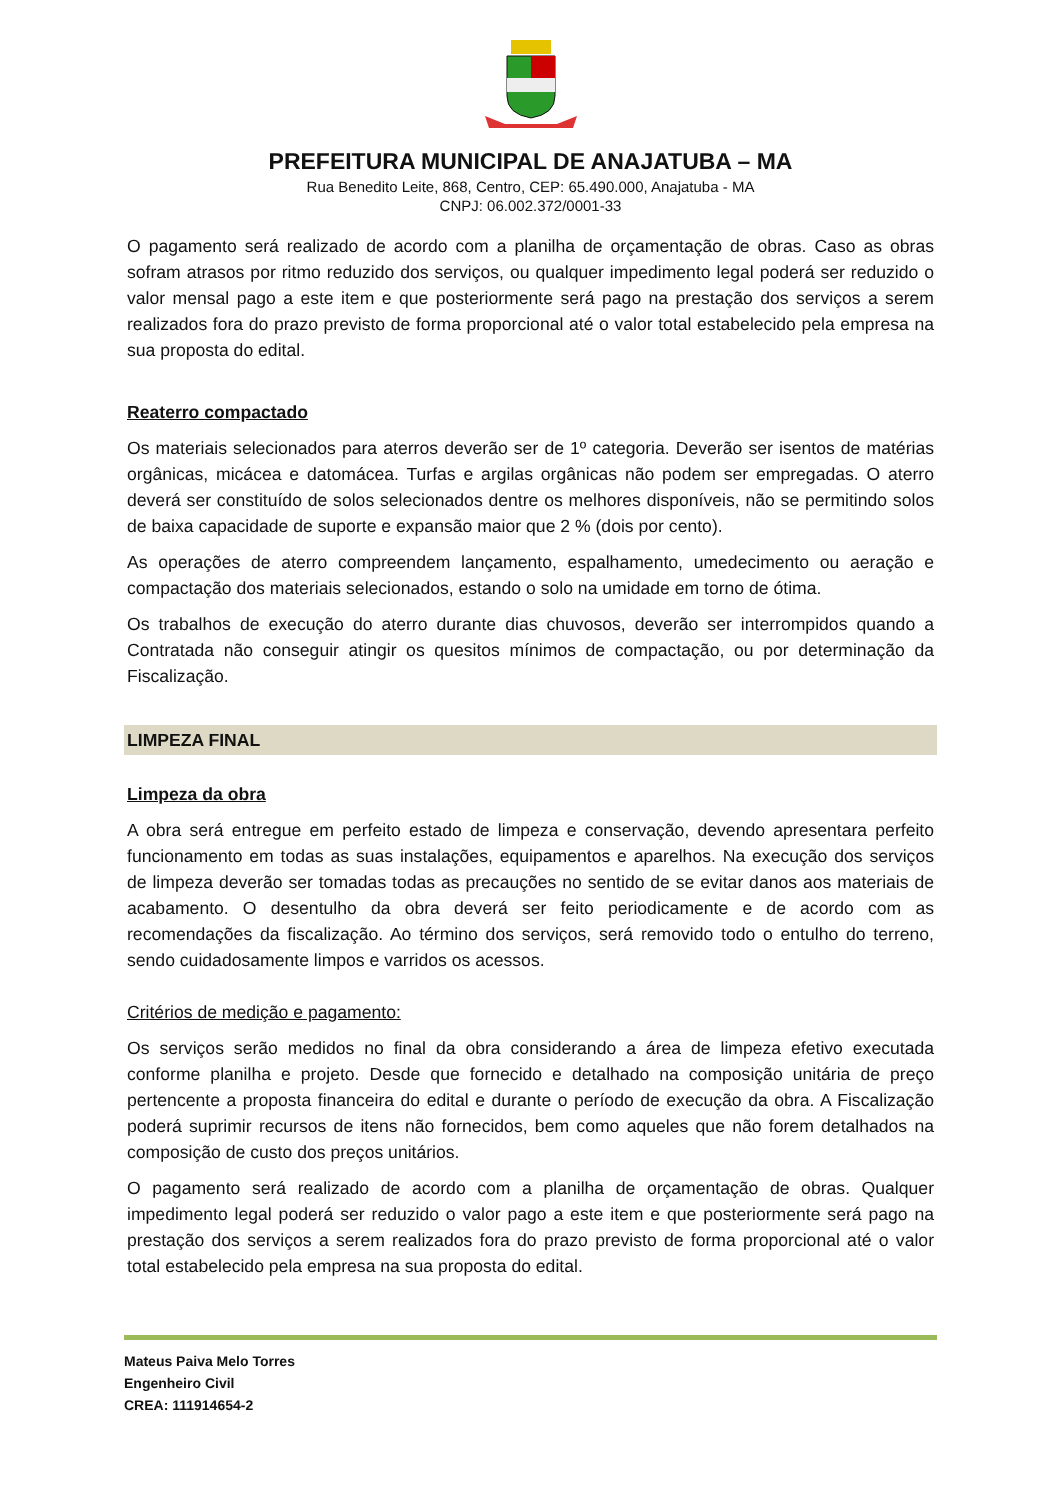PREFEITURA MUNICIPAL DE ANAJATUBA – MA
Rua Benedito Leite, 868, Centro, CEP: 65.490.000, Anajatuba - MA
CNPJ: 06.002.372/0001-33
O pagamento será realizado de acordo com a planilha de orçamentação de obras. Caso as obras sofram atrasos por ritmo reduzido dos serviços, ou qualquer impedimento legal poderá ser reduzido o valor mensal pago a este item e que posteriormente será pago na prestação dos serviços a serem realizados fora do prazo previsto de forma proporcional até o valor total estabelecido pela empresa na sua proposta do edital.
Reaterro compactado
Os materiais selecionados para aterros deverão ser de 1º categoria. Deverão ser isentos de matérias orgânicas, micácea e datomácea. Turfas e argilas orgânicas não podem ser empregadas. O aterro deverá ser constituído de solos selecionados dentre os melhores disponíveis, não se permitindo solos de baixa capacidade de suporte e expansão maior que 2 % (dois por cento).
As operações de aterro compreendem lançamento, espalhamento, umedecimento ou aeração e compactação dos materiais selecionados, estando o solo na umidade em torno de ótima.
Os trabalhos de execução do aterro durante dias chuvosos, deverão ser interrompidos quando a Contratada não conseguir atingir os quesitos mínimos de compactação, ou por determinação da Fiscalização.
LIMPEZA FINAL
Limpeza da obra
A obra será entregue em perfeito estado de limpeza e conservação, devendo apresentara perfeito funcionamento em todas as suas instalações, equipamentos e aparelhos. Na execução dos serviços de limpeza deverão ser tomadas todas as precauções no sentido de se evitar danos aos materiais de acabamento. O desentulho da obra deverá ser feito periodicamente e de acordo com as recomendações da fiscalização. Ao término dos serviços, será removido todo o entulho do terreno, sendo cuidadosamente limpos e varridos os acessos.
Critérios de medição e pagamento:
Os serviços serão medidos no final da obra considerando a área de limpeza efetivo executada conforme planilha e projeto. Desde que fornecido e detalhado na composição unitária de preço pertencente a proposta financeira do edital e durante o período de execução da obra. A Fiscalização poderá suprimir recursos de itens não fornecidos, bem como aqueles que não forem detalhados na composição de custo dos preços unitários.
O pagamento será realizado de acordo com a planilha de orçamentação de obras. Qualquer impedimento legal poderá ser reduzido o valor pago a este item e que posteriormente será pago na prestação dos serviços a serem realizados fora do prazo previsto de forma proporcional até o valor total estabelecido pela empresa na sua proposta do edital.
Mateus Paiva Melo Torres
Engenheiro Civil
CREA: 111914654-2